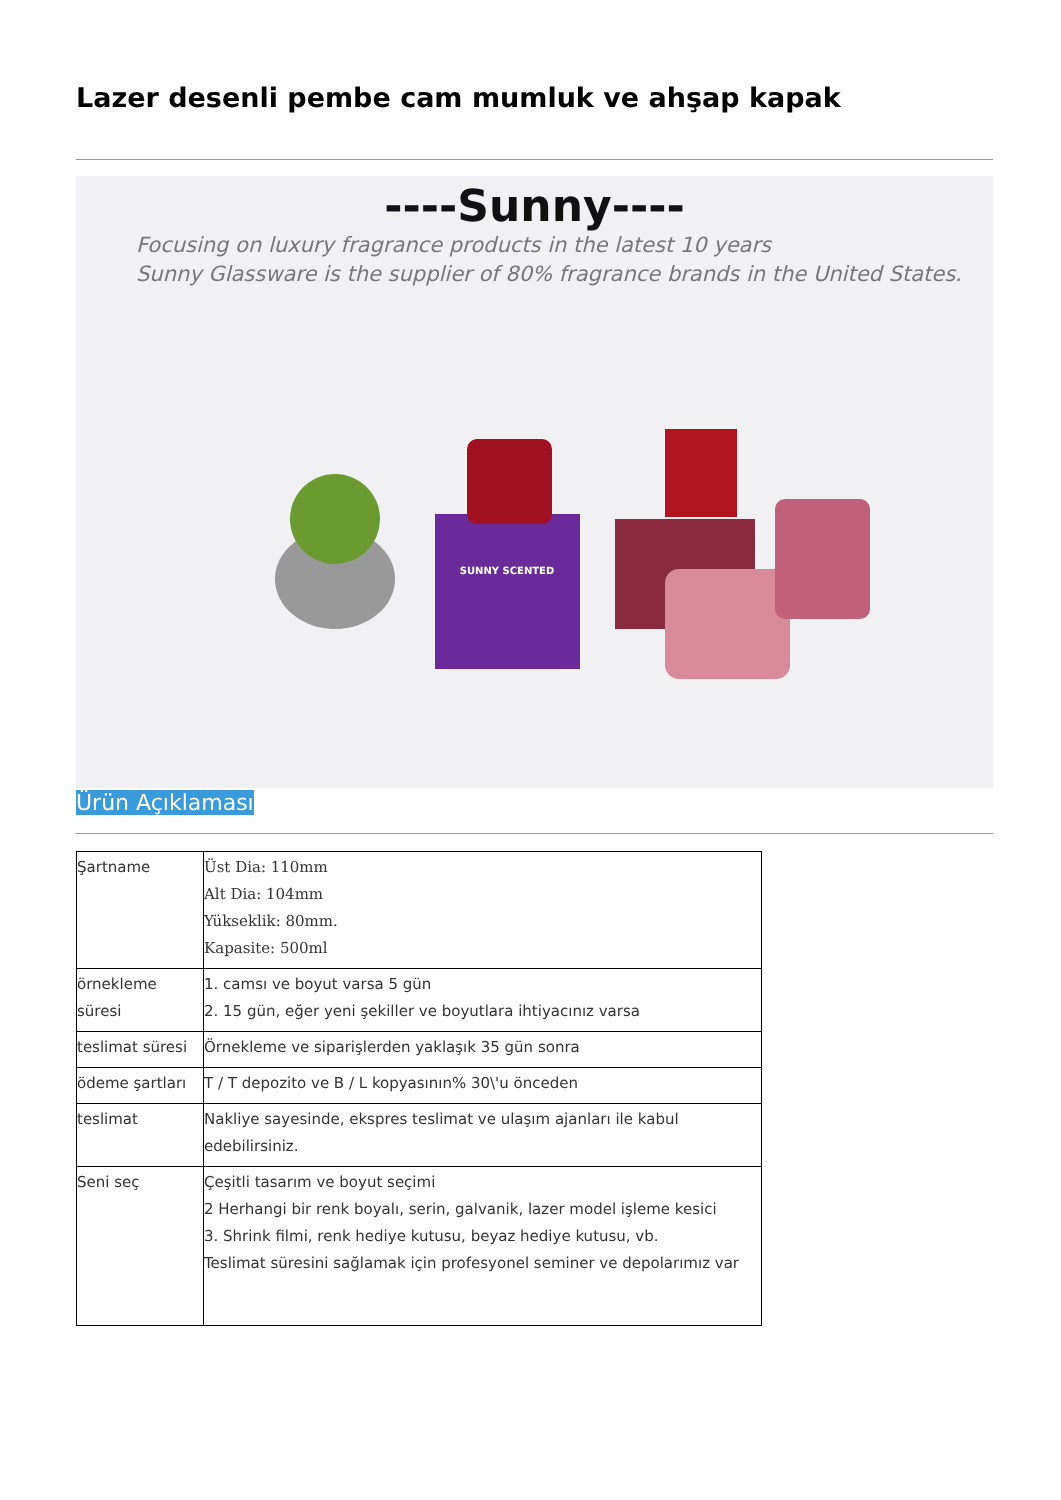Lazer desenli pembe cam mumluk ve ahşap kapak
----Sunny----
Focusing on luxury fragrance products in the latest 10 years
Sunny Glassware is the supplier of 80% fragrance brands in the United States.
SUNNY SCENTED
Ürün Açıklaması
| Şartname | Üst Dia: 110mm Alt Dia: 104mm Yükseklik: 80mm. Kapasite: 500ml |
| örnekleme süresi | 1. camsı ve boyut varsa 5 gün 2. 15 gün, eğer yeni şekiller ve boyutlara ihtiyacınız varsa |
| teslimat süresi | Örnekleme ve siparişlerden yaklaşık 35 gün sonra |
| ödeme şartları | T / T depozito ve B / L kopyasının% 30\'u önceden |
| teslimat | Nakliye sayesinde, ekspres teslimat ve ulaşım ajanları ile kabul edebilirsiniz. |
| Seni seç | Çeşitli tasarım ve boyut seçimi 2 Herhangi bir renk boyalı, serin, galvanik, lazer model işleme kesici 3. Shrink filmi, renk hediye kutusu, beyaz hediye kutusu, vb. Teslimat süresini sağlamak için profesyonel seminer ve depolarımız var |